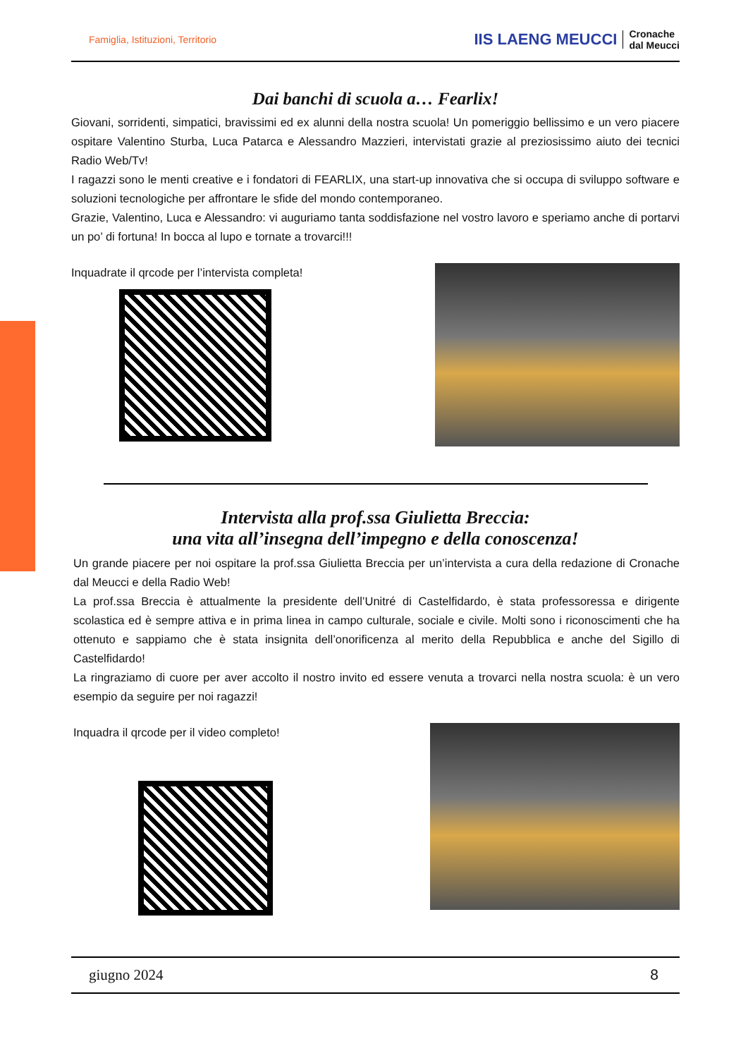Famiglia, Istituzioni, Territorio
IIS LAENG MEUCCI Cronache
dal Meucci
Dai banchi di scuola a… Fearlix!
Giovani, sorridenti, simpatici, bravissimi ed ex alunni della nostra scuola! Un pomeriggio bellissimo e un vero piacere ospitare Valentino Sturba, Luca Patarca e Alessandro Mazzieri, intervistati grazie al preziosissimo aiuto dei tecnici Radio Web/Tv!
I ragazzi sono le menti creative e i fondatori di FEARLIX, una start-up innovativa che si occupa di sviluppo software e soluzioni tecnologiche per affrontare le sfide del mondo contemporaneo.
Grazie, Valentino, Luca e Alessandro: vi auguriamo tanta soddisfazione nel vostro lavoro e speriamo anche di portarvi un po’ di fortuna! In bocca al lupo e tornate a trovarci!!!
Inquadrate il qrcode per l’intervista completa!
Intervista alla prof.ssa Giulietta Breccia:
una vita all’insegna dell’impegno e della conoscenza!
Un grande piacere per noi ospitare la prof.ssa Giulietta Breccia per un’intervista a cura della redazione di Cronache dal Meucci e della Radio Web!
La prof.ssa Breccia è attualmente la presidente dell’Unitré di Castelfidardo, è stata professoressa e dirigente scolastica ed è sempre attiva e in prima linea in campo culturale, sociale e civile. Molti sono i riconoscimenti che ha ottenuto e sappiamo che è stata insignita dell’onorificenza al merito della Repubblica e anche del Sigillo di Castelfidardo!
La ringraziamo di cuore per aver accolto il nostro invito ed essere venuta a trovarci nella nostra scuola: è un vero esempio da seguire per noi ragazzi!
Inquadra il qrcode per il video completo!
giugno 2024 8